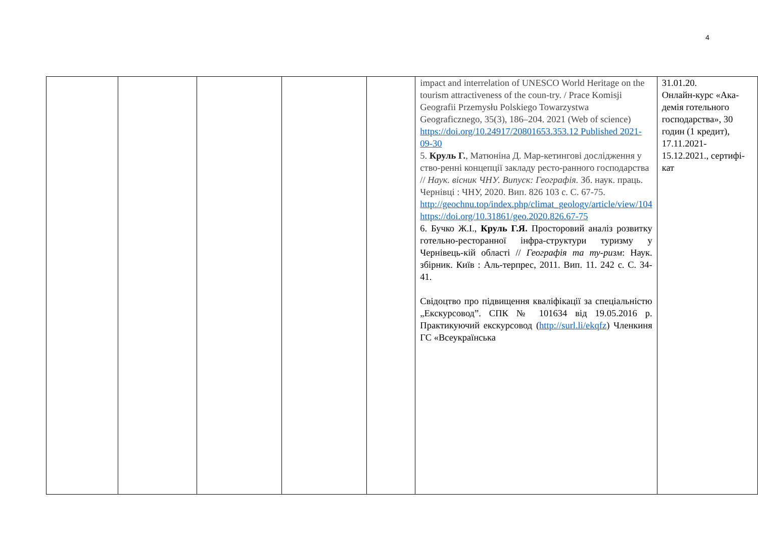4
| | | | | | impact and interrelation of UNESCO World Heritage on the tourism attractiveness of the coun-try. / Prace Komisji Geografii Przemysłu Polskiego Towarzystwa Geograficznego, 35(3), 186–204. 2021 (Web of science) https://doi.org/10.24917/20801653.353.12 Published 2021-09-30 5. Круль Г. , Матюніна Д. Мар-кетингові дослідження у ство-ренні концепції закладу ресто-ранного господарства // Наук. вісник ЧНУ. Випуск: Географія. Зб. наук. праць. Чернівці : ЧНУ, 2020. Вип. 826 103 с. С. 67-75. http://geochnu.top/index.php/climat_geology/article/view/104 https://doi.org/10.31861/geo.2020.826.67-75 6. Бучко Ж.І., Круль Г.Я. Просторовий аналіз розвитку готельно-ресторанної інфра-структури туризму у Чернівець-кій області // Географія та ту-ризм : Наук. збірник. Київ : Аль-терпрес, 2011. Вип. 11. 242 с. С. 34-41. Свідоцтво про підвищення кваліфікації за спеціальністю „Екскурсовод”. СПК № 101634 від 19.05.2016 р. Практикуючий екскурсовод ( http://surl.li/ekqfz ) Членкиня ГС «Всеукраїнська | 31.01.20. Онлайн-курс «Ака-демія готельного господарства», 30 годин (1 кредит), 17.11.2021-15.12.2021., сертифі-кат |